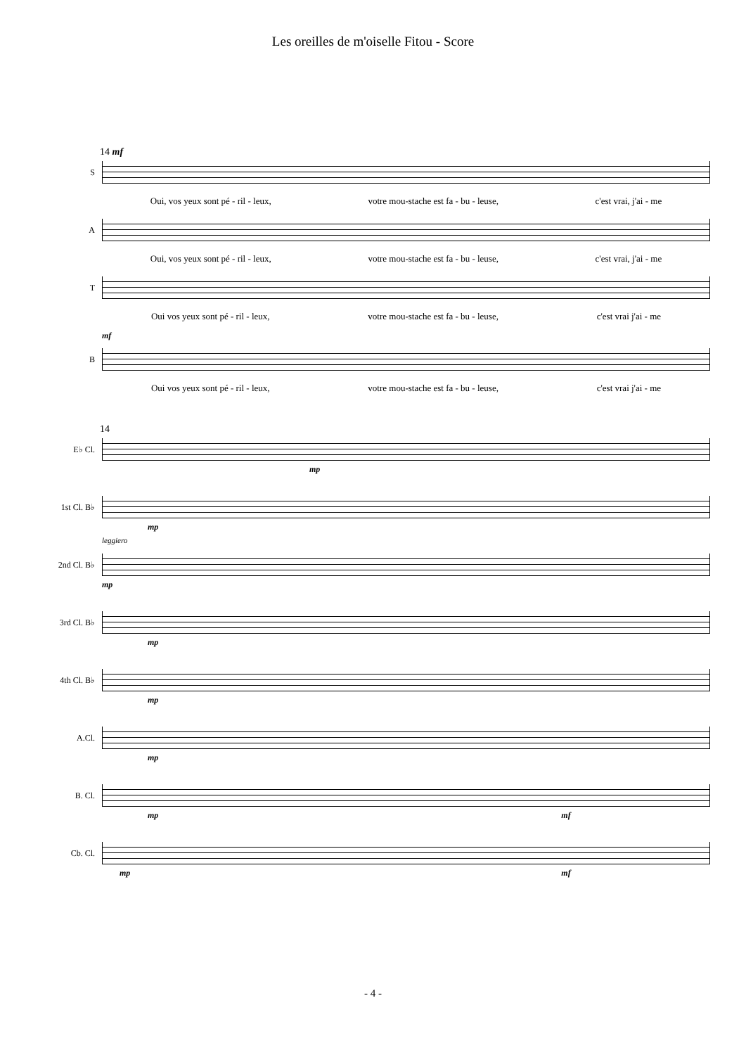Les oreilles de m'oiselle Fitou - Score
14 mf
S
Oui, vos yeux sont pé - ril - leux, votre mou-stache est fa - bu - leuse, c'est vrai, j'ai - me
A
Oui, vos yeux sont pé - ril - leux, votre mou-stache est fa - bu - leuse, c'est vrai, j'ai - me
T
Oui vos yeux sont pé - ril - leux, votre mou-stache est fa - bu - leuse, c'est vrai j'ai - me
mf
B
Oui vos yeux sont pé - ril - leux, votre mou-stache est fa - bu - leuse, c'est vrai j'ai - me
14
E♭ Cl.
mp
1st Cl. B♭
mp
leggiero
2nd Cl. B♭
mp
3rd Cl. B♭
mp
4th Cl. B♭
mp
A.Cl.
mp
B. Cl.
mp mf
Cb. Cl.
mp mf
- 4 -